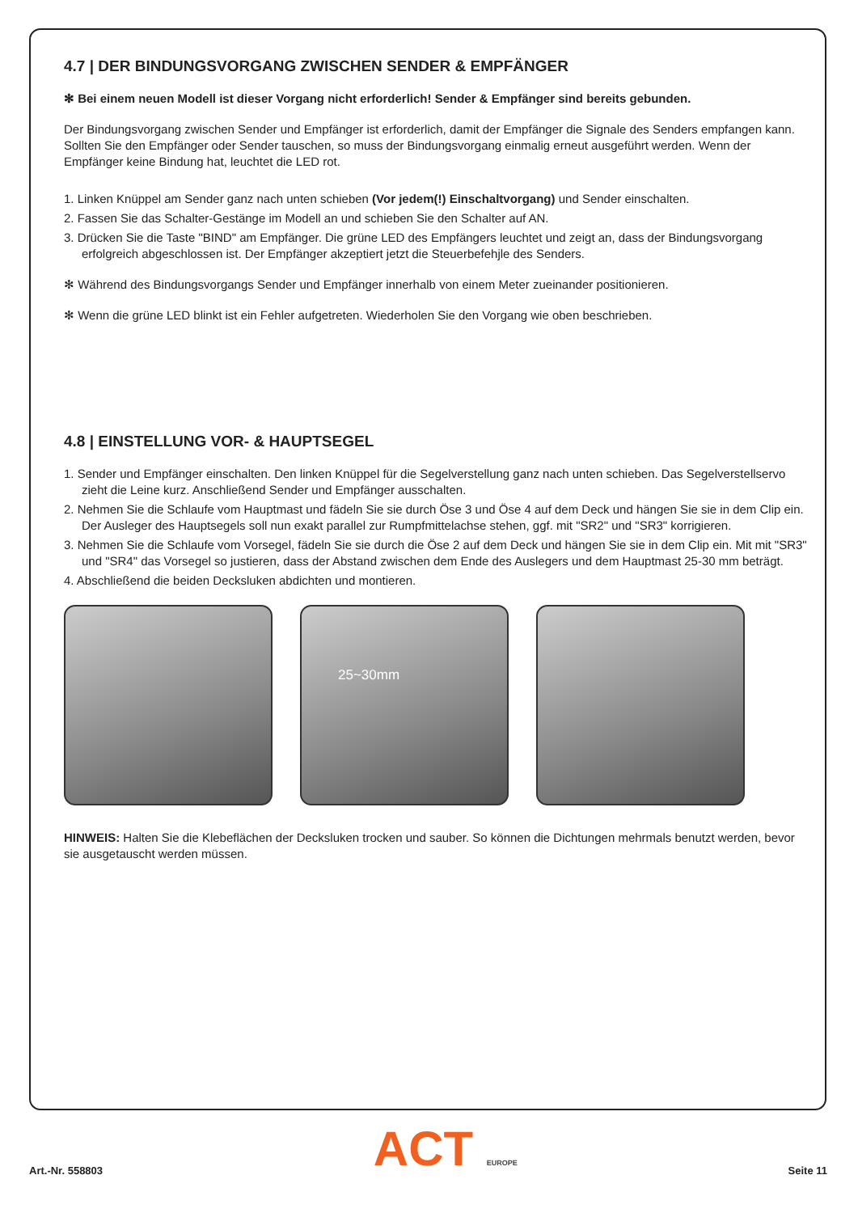4.7 | DER BINDUNGSVORGANG ZWISCHEN SENDER & EMPFÄNGER
✻ Bei einem neuen Modell ist dieser Vorgang nicht erforderlich! Sender & Empfänger sind bereits gebunden.
Der Bindungsvorgang zwischen Sender und Empfänger ist erforderlich, damit der Empfänger die Signale des Senders empfangen kann. Sollten Sie den Empfänger oder Sender tauschen, so muss der Bindungsvorgang einmalig erneut ausgeführt werden. Wenn der Empfänger keine Bindung hat, leuchtet die LED rot.
1. Linken Knüppel am Sender ganz nach unten schieben (Vor jedem(!) Einschaltvorgang) und Sender einschalten.
2. Fassen Sie das Schalter-Gestänge im Modell an und schieben Sie den Schalter auf AN.
3. Drücken Sie die Taste "BIND" am Empfänger. Die grüne LED des Empfängers leuchtet und zeigt an, dass der Bindungsvorgang erfolgreich abgeschlossen ist. Der Empfänger akzeptiert jetzt die Steuerbefehjle des Senders.
✻ Während des Bindungsvorgangs Sender und Empfänger innerhalb von einem Meter zueinander positionieren.
✻ Wenn die grüne LED blinkt ist ein Fehler aufgetreten. Wiederholen Sie den Vorgang wie oben beschrieben.
4.8 | EINSTELLUNG VOR- & HAUPTSEGEL
1. Sender und Empfänger einschalten. Den linken Knüppel für die Segelverstellung ganz nach unten schieben. Das Segelverstellservo zieht die Leine kurz. Anschließend Sender und Empfänger ausschalten.
2. Nehmen Sie die Schlaufe vom Hauptmast und fädeln Sie sie durch Öse 3 und Öse 4 auf dem Deck und hängen Sie sie in dem Clip ein. Der Ausleger des Hauptsegels soll nun exakt parallel zur Rumpfmittelachse stehen, ggf. mit "SR2" und "SR3" korrigieren.
3. Nehmen Sie die Schlaufe vom Vorsegel, fädeln Sie sie durch die Öse 2 auf dem Deck und hängen Sie sie in dem Clip ein. Mit mit "SR3" und "SR4" das Vorsegel so justieren, dass der Abstand zwischen dem Ende des Auslegers und dem Hauptmast 25-30 mm beträgt.
4. Abschließend die beiden Decksluken abdichten und montieren.
25~30mm
HINWEIS: Halten Sie die Klebeflächen der Decksluken trocken und sauber. So können die Dichtungen mehrmals benutzt werden, bevor sie ausgetauscht werden müssen.
Art.-Nr. 558803 ACT EUROPE Seite 11